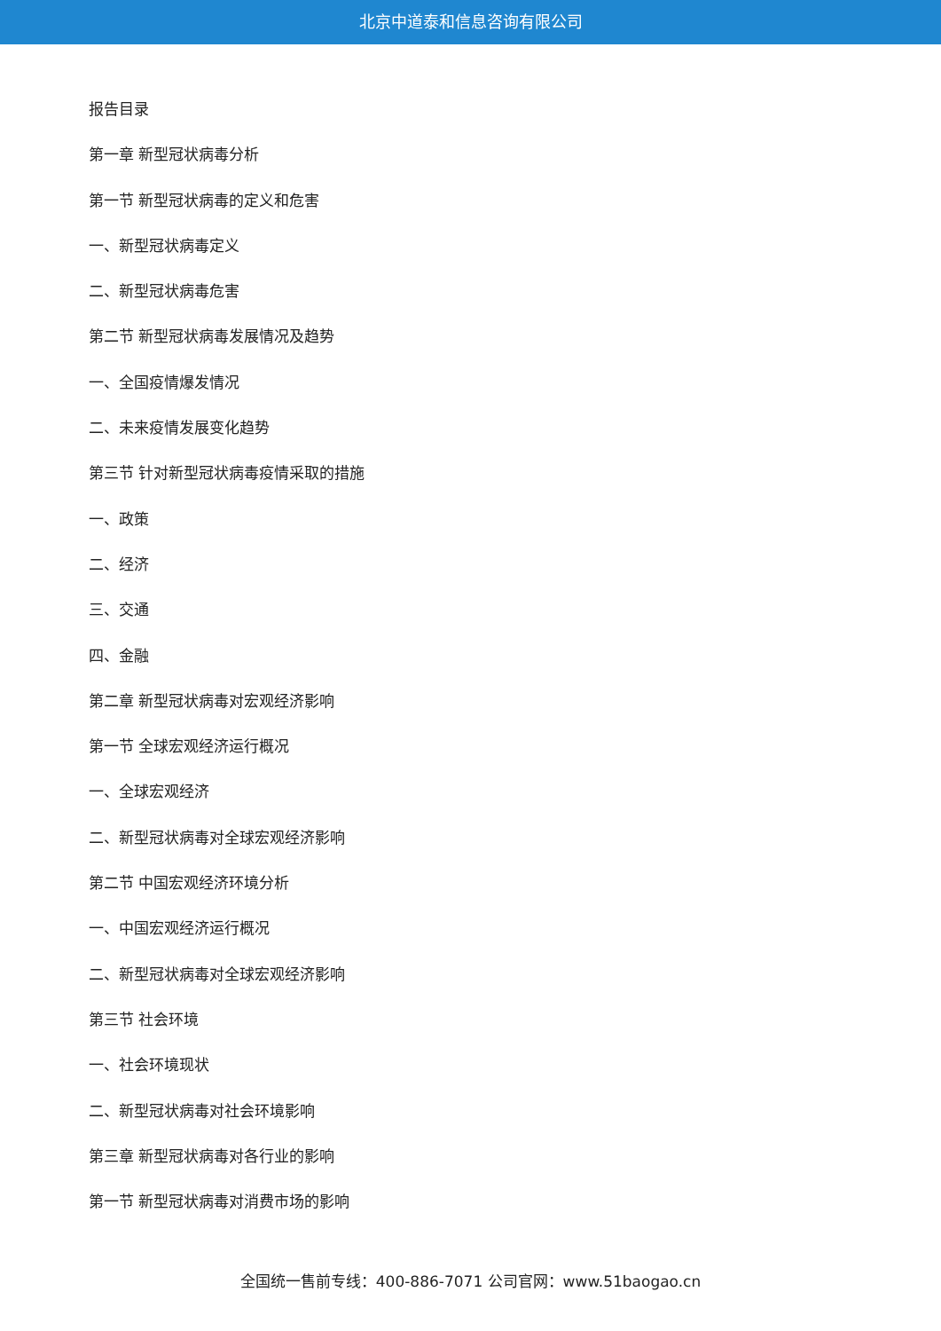北京中道泰和信息咨询有限公司
报告目录
第一章 新型冠状病毒分析
第一节 新型冠状病毒的定义和危害
一、新型冠状病毒定义
二、新型冠状病毒危害
第二节 新型冠状病毒发展情况及趋势
一、全国疫情爆发情况
二、未来疫情发展变化趋势
第三节 针对新型冠状病毒疫情采取的措施
一、政策
二、经济
三、交通
四、金融
第二章 新型冠状病毒对宏观经济影响
第一节 全球宏观经济运行概况
一、全球宏观经济
二、新型冠状病毒对全球宏观经济影响
第二节 中国宏观经济环境分析
一、中国宏观经济运行概况
二、新型冠状病毒对全球宏观经济影响
第三节 社会环境
一、社会环境现状
二、新型冠状病毒对社会环境影响
第三章 新型冠状病毒对各行业的影响
第一节 新型冠状病毒对消费市场的影响
全国统一售前专线：400-886-7071 公司官网：www.51baogao.cn